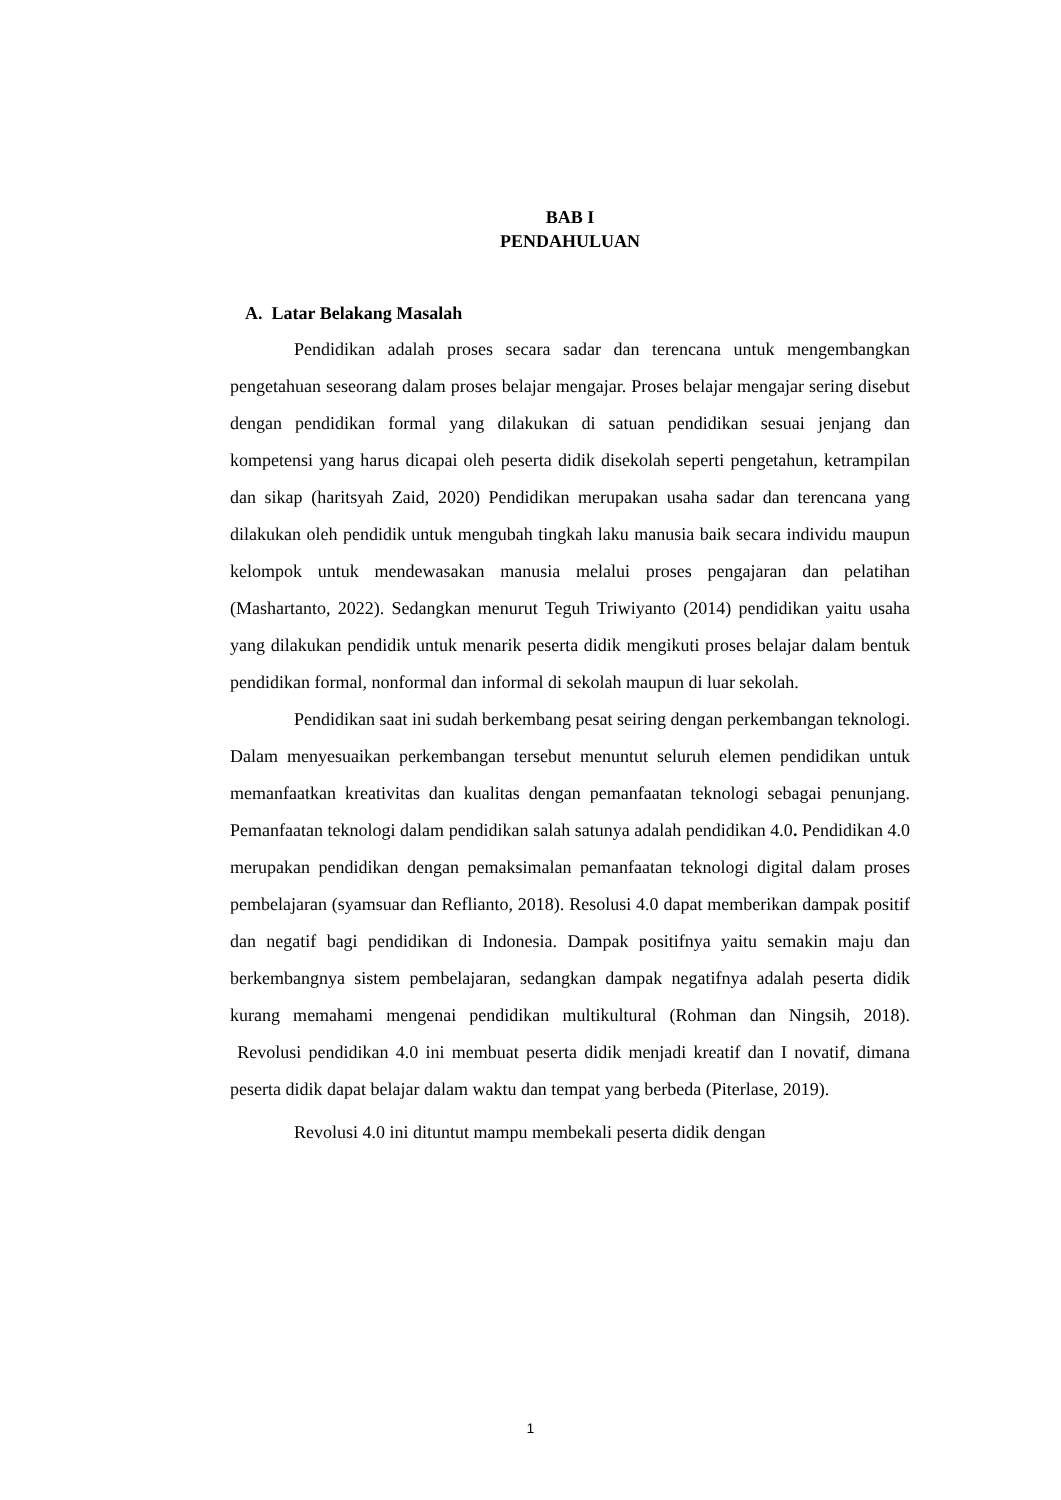BAB I
PENDAHULUAN
A. Latar Belakang Masalah
Pendidikan adalah proses secara sadar dan terencana untuk mengembangkan pengetahuan seseorang dalam proses belajar mengajar. Proses belajar mengajar sering disebut dengan pendidikan formal yang dilakukan di satuan pendidikan sesuai jenjang dan kompetensi yang harus dicapai oleh peserta didik disekolah seperti pengetahun, ketrampilan dan sikap (haritsyah Zaid, 2020) Pendidikan merupakan usaha sadar dan terencana yang dilakukan oleh pendidik untuk mengubah tingkah laku manusia baik secara individu maupun kelompok untuk mendewasakan manusia melalui proses pengajaran dan pelatihan (Mashartanto, 2022). Sedangkan menurut Teguh Triwiyanto (2014) pendidikan yaitu usaha yang dilakukan pendidik untuk menarik peserta didik mengikuti proses belajar dalam bentuk pendidikan formal, nonformal dan informal di sekolah maupun di luar sekolah.
Pendidikan saat ini sudah berkembang pesat seiring dengan perkembangan teknologi. Dalam menyesuaikan perkembangan tersebut menuntut seluruh elemen pendidikan untuk memanfaatkan kreativitas dan kualitas dengan pemanfaatan teknologi sebagai penunjang. Pemanfaatan teknologi dalam pendidikan salah satunya adalah pendidikan 4.0. Pendidikan 4.0 merupakan pendidikan dengan pemaksimalan pemanfaatan teknologi digital dalam proses pembelajaran (syamsuar dan Reflianto, 2018). Resolusi 4.0 dapat memberikan dampak positif dan negatif bagi pendidikan di Indonesia. Dampak positifnya yaitu semakin maju dan berkembangnya sistem pembelajaran, sedangkan dampak negatifnya adalah peserta didik kurang memahami mengenai pendidikan multikultural (Rohman dan Ningsih, 2018). Revolusi pendidikan 4.0 ini membuat peserta didik menjadi kreatif dan I novatif, dimana peserta didik dapat belajar dalam waktu dan tempat yang berbeda (Piterlase, 2019).
Revolusi 4.0 ini dituntut mampu membekali peserta didik dengan
1